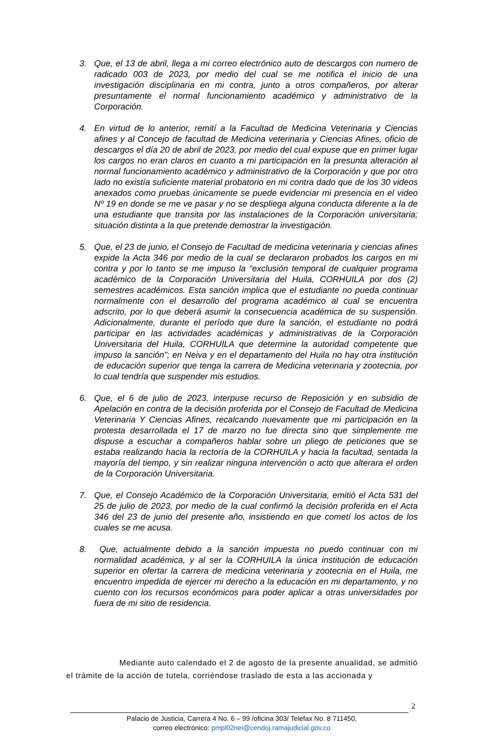3. Que, el 13 de abril, llega a mi correo electrónico auto de descargos con numero de radicado 003 de 2023, por medio del cual se me notifica el inicio de una investigación disciplinaria en mi contra, junto a otros compañeros, por alterar presuntamente el normal funcionamiento académico y administrativo de la Corporación.
4. En virtud de lo anterior, remití a la Facultad de Medicina Veterinaria y Ciencias afines y al Concejo de facultad de Medicina veterinaria y Ciencias Afines, oficio de descargos el día 20 de abril de 2023, por medio del cual expuse que en primer lugar los cargos no eran claros en cuanto a mi participación en la presunta alteración al normal funcionamiento académico y administrativo de la Corporación y que por otro lado no existía suficiente material probatorio en mi contra dado que de los 30 videos anexados como pruebas únicamente se puede evidenciar mi presencia en el video Nº 19 en donde se me ve pasar y no se despliega alguna conducta diferente a la de una estudiante que transita por las instalaciones de la Corporación universitaria; situación distinta a la que pretende demostrar la investigación.
5. Que, el 23 de junio, el Consejo de Facultad de medicina veterinaria y ciencias afines expide la Acta 346 por medio de la cual se declararon probados los cargos en mi contra y por lo tanto se me impuso la “exclusión temporal de cualquier programa académico de la Corporación Universitaria del Huila, CORHUILA por dos (2) semestres académicos. Esta sanción implica que el estudiante no pueda continuar normalmente con el desarrollo del programa académico al cual se encuentra adscrito, por lo que deberá asumir la consecuencia académica de su suspensión. Adicionalmente, durante el período que dure la sanción, el estudiante no podrá participar en las actividades académicas y administrativas de la Corporación Universitaria del Huila, CORHUILA que determine la autoridad competente que impuso la sanción”; en Neiva y en el departamento del Huila no hay otra institución de educación superior que tenga la carrera de Medicina veterinaria y zootecnia, por lo cual tendría que suspender mis estudios.
6. Que, el 6 de julio de 2023, interpuse recurso de Reposición y en subsidio de Apelación en contra de la decisión proferida por el Consejo de Facultad de Medicina Veterinaria Y Ciencias Afines, recalcando nuevamente que mi participación en la protesta desarrollada el 17 de marzo no fue directa sino que simplemente me dispuse a escuchar a compañeros hablar sobre un pliego de peticiones que se estaba realizando hacia la rectoría de la CORHUILA y hacia la facultad, sentada la mayoría del tiempo, y sin realizar ninguna intervención o acto que alterara el orden de la Corporación Universitaria.
7. Que, el Consejo Académico de la Corporación Universitaria, emitió el Acta 531 del 25 de julio de 2023, por medio de la cual confirmó la decisión proferida en el Acta 346 del 23 de junio del presente año, insistiendo en que cometí los actos de los cuales se me acusa.
8. Que, actualmente debido a la sanción impuesta no puedo continuar con mi normalidad académica, y al ser la CORHUILA la única institución de educación superior en ofertar la carrera de medicina veterinaria y zootecnia en el Huila, me encuentro impedida de ejercer mi derecho a la educación en mi departamento, y no cuento con los recursos económicos para poder aplicar a otras universidades por fuera de mi sitio de residencia.
Mediante auto calendado el 2 de agosto de la presente anualidad, se admitió el trámite de la acción de tutela, corriéndose traslado de esta a las accionada y
2
Palacio de Justicia, Carrera 4 No. 6 – 99 /oficina 303/ Telefax No. 8 711450,
correo electrónico: pmpl02nei@cendoj.ramajudicial.gov.co